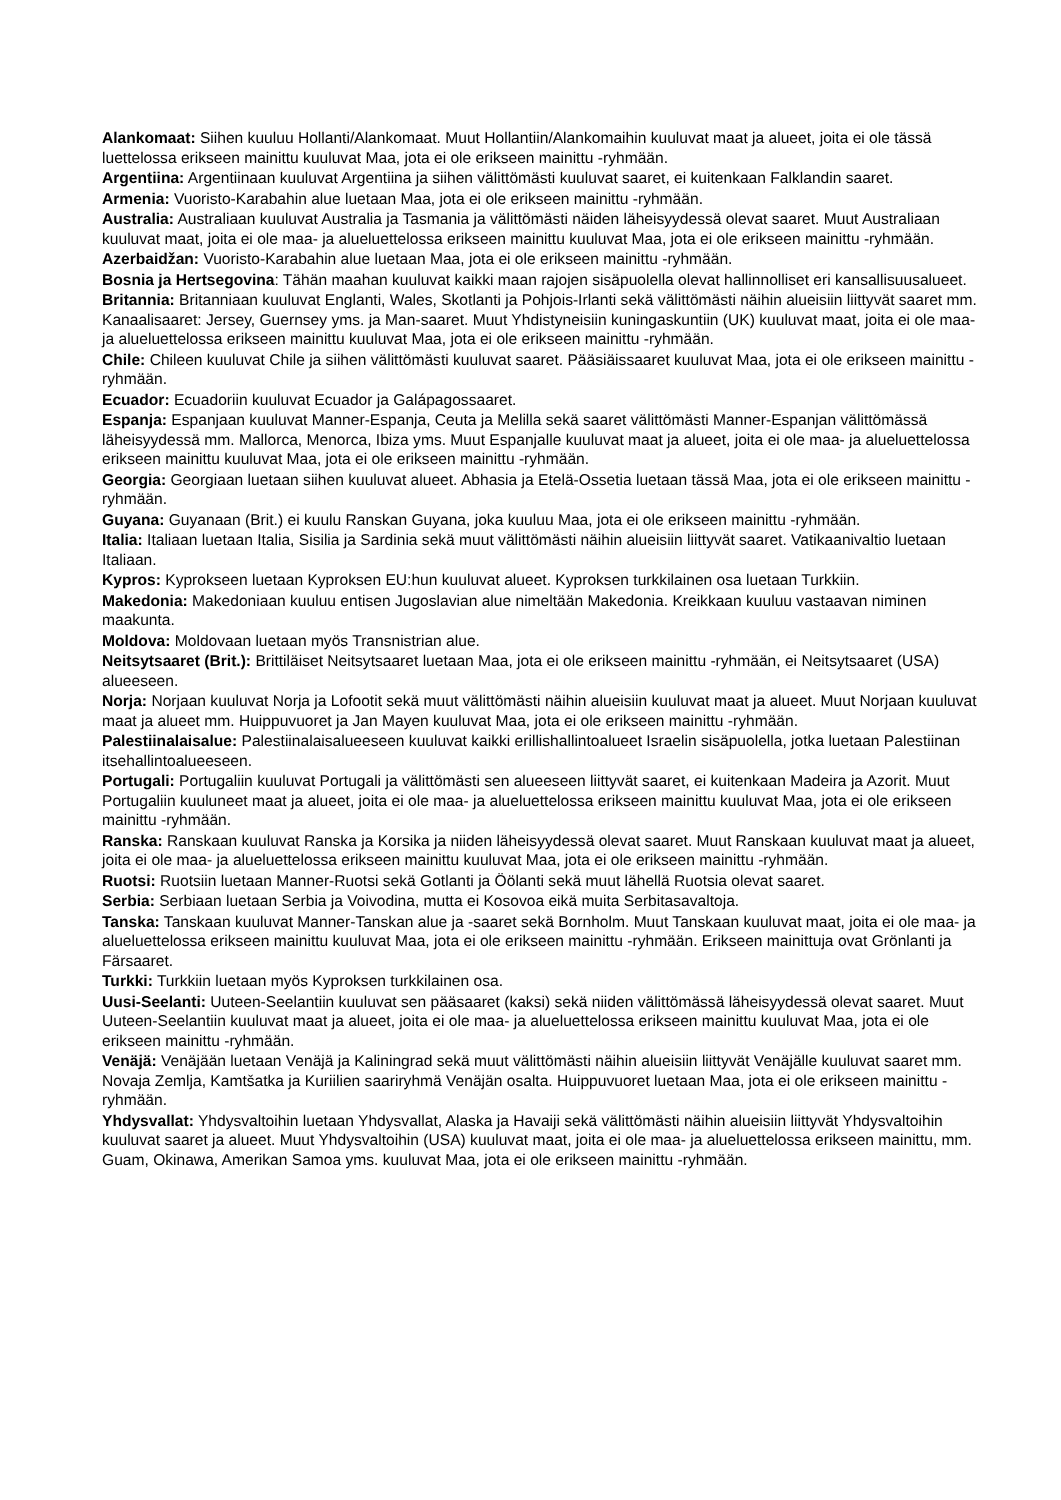Alankomaat: Siihen kuuluu Hollanti/Alankomaat. Muut Hollantiin/Alankomaihin kuuluvat maat ja alueet, joita ei ole tässä luettelossa erikseen mainittu kuuluvat Maa, jota ei ole erikseen mainittu -ryhmään.
Argentiina: Argentiinaan kuuluvat Argentiina ja siihen välittömästi kuuluvat saaret, ei kuitenkaan Falklandin saaret.
Armenia: Vuoristo-Karabahin alue luetaan Maa, jota ei ole erikseen mainittu -ryhmään.
Australia: Australiaan kuuluvat Australia ja Tasmania ja välittömästi näiden läheisyydessä olevat saaret. Muut Australiaan kuuluvat maat, joita ei ole maa- ja alueluettelossa erikseen mainittu kuuluvat Maa, jota ei ole erikseen mainittu -ryhmään.
Azerbaidžan: Vuoristo-Karabahin alue luetaan Maa, jota ei ole erikseen mainittu -ryhmään.
Bosnia ja Hertsegovina: Tähän maahan kuuluvat kaikki maan rajojen sisäpuolella olevat hallinnolliset eri kansallisuusalueet.
Britannia: Britanniaan kuuluvat Englanti, Wales, Skotlanti ja Pohjois-Irlanti sekä välittömästi näihin alueisiin liittyvät saaret mm. Kanaalisaaret: Jersey, Guernsey yms. ja Man-saaret. Muut Yhdistyneisiin kuningaskuntiin (UK) kuuluvat maat, joita ei ole maa- ja alueluettelossa erikseen mainittu kuuluvat Maa, jota ei ole erikseen mainittu -ryhmään.
Chile: Chileen kuuluvat Chile ja siihen välittömästi kuuluvat saaret. Pääsiäissaaret kuuluvat Maa, jota ei ole erikseen mainittu -ryhmään.
Ecuador: Ecuadoriin kuuluvat Ecuador ja Galápagossaaret.
Espanja: Espanjaan kuuluvat Manner-Espanja, Ceuta ja Melilla sekä saaret välittömästi Manner-Espanjan välittömässä läheisyydessä mm. Mallorca, Menorca, Ibiza yms. Muut Espanjalle kuuluvat maat ja alueet, joita ei ole maa- ja alueluettelossa erikseen mainittu kuuluvat Maa, jota ei ole erikseen mainittu -ryhmään.
Georgia: Georgiaan luetaan siihen kuuluvat alueet. Abhasia ja Etelä-Ossetia luetaan tässä Maa, jota ei ole erikseen mainittu -ryhmään.
Guyana: Guyanaan (Brit.) ei kuulu Ranskan Guyana, joka kuuluu Maa, jota ei ole erikseen mainittu -ryhmään.
Italia: Italiaan luetaan Italia, Sisilia ja Sardinia sekä muut välittömästi näihin alueisiin liittyvät saaret. Vatikaanivaltio luetaan Italiaan.
Kypros: Kyprokseen luetaan Kyproksen EU:hun kuuluvat alueet. Kyproksen turkkilainen osa luetaan Turkkiin.
Makedonia: Makedoniaan kuuluu entisen Jugoslavian alue nimeltään Makedonia. Kreikkaan kuuluu vastaavan niminen maakunta.
Moldova: Moldovaan luetaan myös Transnistrian alue.
Neitsytsaaret (Brit.): Brittiläiset Neitsytsaaret luetaan Maa, jota ei ole erikseen mainittu -ryhmään, ei Neitsytsaaret (USA) alueeseen.
Norja: Norjaan kuuluvat Norja ja Lofootit sekä muut välittömästi näihin alueisiin kuuluvat maat ja alueet. Muut Norjaan kuuluvat maat ja alueet mm. Huippuvuoret ja Jan Mayen kuuluvat Maa, jota ei ole erikseen mainittu -ryhmään.
Palestiinalaisalue: Palestiinalaisalueeseen kuuluvat kaikki erillishallintoalueet Israelin sisäpuolella, jotka luetaan Palestiinan itsehallintoalueeseen.
Portugali: Portugaliin kuuluvat Portugali ja välittömästi sen alueeseen liittyvät saaret, ei kuitenkaan Madeira ja Azorit. Muut Portugaliin kuuluneet maat ja alueet, joita ei ole maa- ja alueluettelossa erikseen mainittu kuuluvat Maa, jota ei ole erikseen mainittu -ryhmään.
Ranska: Ranskaan kuuluvat Ranska ja Korsika ja niiden läheisyydessä olevat saaret. Muut Ranskaan kuuluvat maat ja alueet, joita ei ole maa- ja alueluettelossa erikseen mainittu kuuluvat Maa, jota ei ole erikseen mainittu -ryhmään.
Ruotsi: Ruotsiin luetaan Manner-Ruotsi sekä Gotlanti ja Öölanti sekä muut lähellä Ruotsia olevat saaret.
Serbia: Serbiaan luetaan Serbia ja Voivodina, mutta ei Kosovoa eikä muita Serbitasavaltoja.
Tanska: Tanskaan kuuluvat Manner-Tanskan alue ja -saaret sekä Bornholm. Muut Tanskaan kuuluvat maat, joita ei ole maa- ja alueluettelossa erikseen mainittu kuuluvat Maa, jota ei ole erikseen mainittu -ryhmään. Erikseen mainittuja ovat Grönlanti ja Färsaaret.
Turkki: Turkkiin luetaan myös Kyproksen turkkilainen osa.
Uusi-Seelanti: Uuteen-Seelantiin kuuluvat sen pääsaaret (kaksi) sekä niiden välittömässä läheisyydessä olevat saaret. Muut Uuteen-Seelantiin kuuluvat maat ja alueet, joita ei ole maa- ja alueluettelossa erikseen mainittu kuuluvat Maa, jota ei ole erikseen mainittu -ryhmään.
Venäjä: Venäjään luetaan Venäjä ja Kaliningrad sekä muut välittömästi näihin alueisiin liittyvät Venäjälle kuuluvat saaret mm. Novaja Zemlja, Kamtšatka ja Kuriilien saariryhmä Venäjän osalta. Huippuvuoret luetaan Maa, jota ei ole erikseen mainittu -ryhmään.
Yhdysvallat: Yhdysvaltoihin luetaan Yhdysvallat, Alaska ja Havaiji sekä välittömästi näihin alueisiin liittyvät Yhdysvaltoihin kuuluvat saaret ja alueet. Muut Yhdysvaltoihin (USA) kuuluvat maat, joita ei ole maa- ja alueluettelossa erikseen mainittu, mm. Guam, Okinawa, Amerikan Samoa yms. kuuluvat Maa, jota ei ole erikseen mainittu -ryhmään.